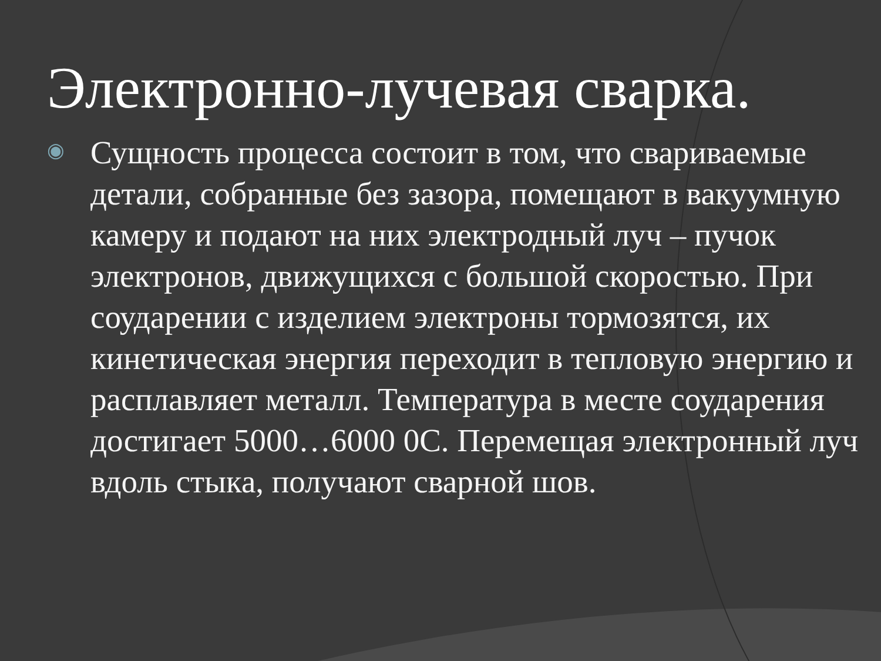Электронно-лучевая сварка.
◉
Сущность процесса состоит в том, что свариваемые детали, собранные без зазора, помещают в вакуумную камеру и подают на них электродный луч – пучок электронов, движущихся с большой скоростью. При соударении с изделием электроны тормозятся, их кинетическая энергия переходит в тепловую энергию и расплавляет металл. Температура в месте соударения достигает 5000…6000 0С. Перемещая электронный луч вдоль стыка, получают сварной шов.